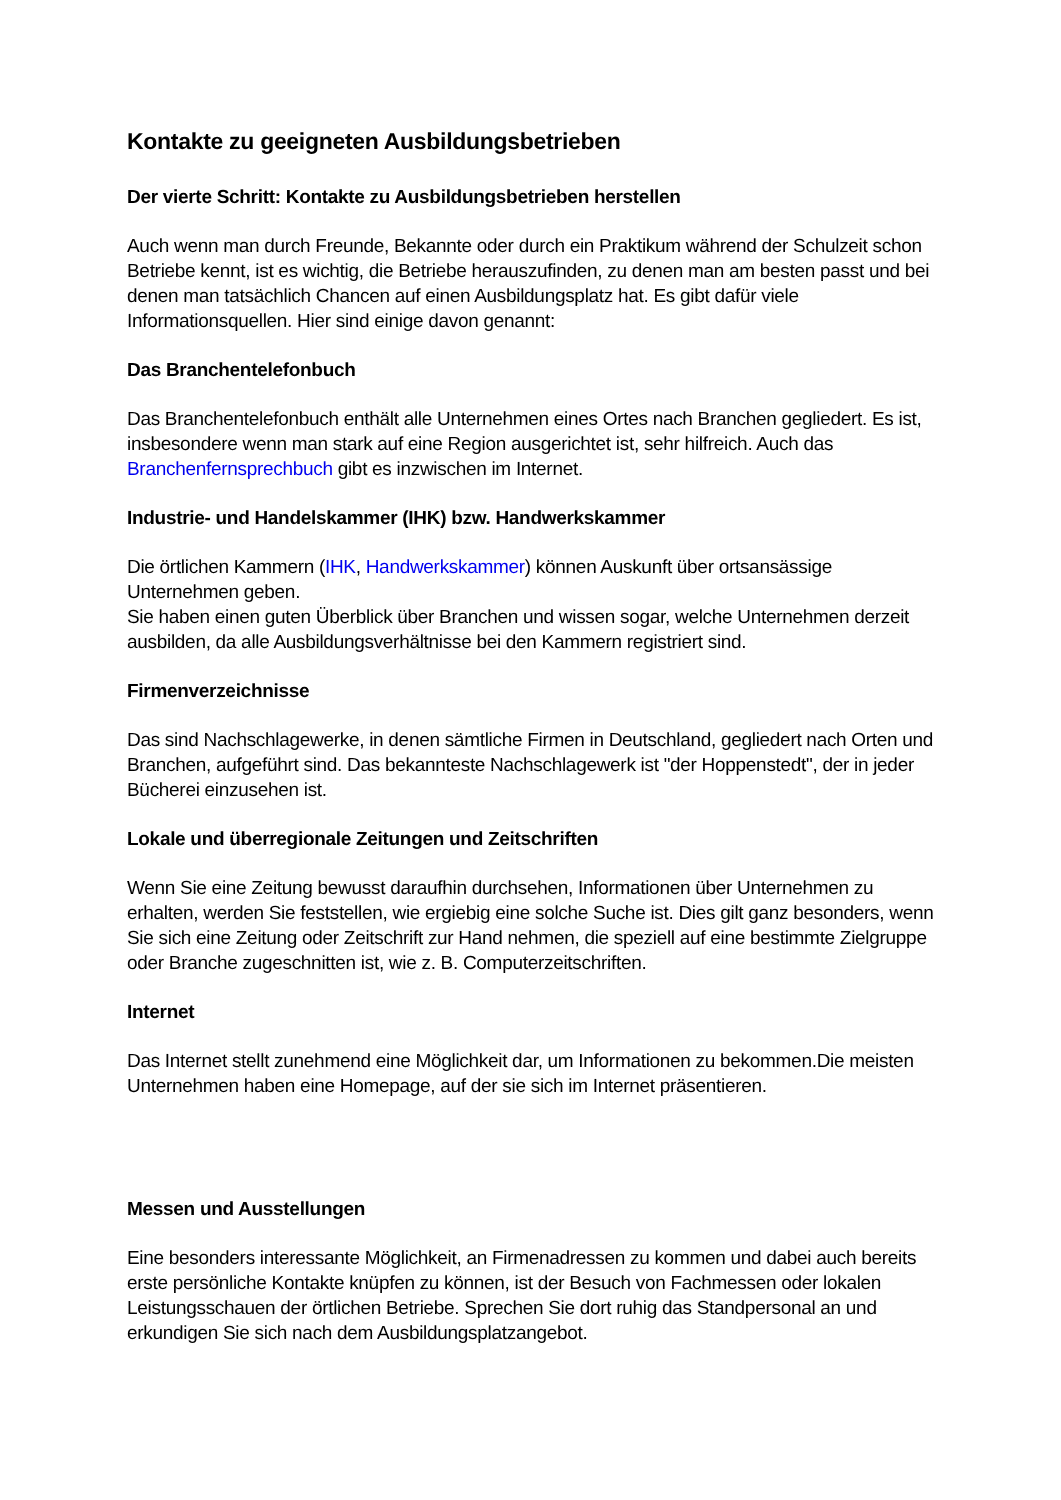Kontakte zu geeigneten Ausbildungsbetrieben
Der vierte Schritt: Kontakte zu Ausbildungsbetrieben herstellen
Auch wenn man durch Freunde, Bekannte oder durch ein Praktikum während der Schulzeit schon Betriebe kennt, ist es wichtig, die Betriebe herauszufinden, zu denen man am besten passt und bei denen man tatsächlich Chancen auf einen Ausbildungsplatz hat. Es gibt dafür viele Informationsquellen. Hier sind einige davon genannt:
Das Branchentelefonbuch
Das Branchentelefonbuch enthält alle Unternehmen eines Ortes nach Branchen gegliedert. Es ist, insbesondere wenn man stark auf eine Region ausgerichtet ist, sehr hilfreich. Auch das Branchenfernsprechbuch gibt es inzwischen im Internet.
Industrie- und Handelskammer (IHK) bzw. Handwerkskammer
Die örtlichen Kammern (IHK, Handwerkskammer) können Auskunft über ortsansässige Unternehmen geben.
Sie haben einen guten Überblick über Branchen und wissen sogar, welche Unternehmen derzeit ausbilden, da alle Ausbildungsverhältnisse bei den Kammern registriert sind.
Firmenverzeichnisse
Das sind Nachschlagewerke, in denen sämtliche Firmen in Deutschland, gegliedert nach Orten und Branchen, aufgeführt sind. Das bekannteste Nachschlagewerk ist "der Hoppenstedt", der in jeder Bücherei einzusehen ist.
Lokale und überregionale Zeitungen und Zeitschriften
Wenn Sie eine Zeitung bewusst daraufhin durchsehen, Informationen über Unternehmen zu erhalten, werden Sie feststellen, wie ergiebig eine solche Suche ist. Dies gilt ganz besonders, wenn Sie sich eine Zeitung oder Zeitschrift zur Hand nehmen, die speziell auf eine bestimmte Zielgruppe oder Branche zugeschnitten ist, wie z. B. Computerzeitschriften.
Internet
Das Internet stellt zunehmend eine Möglichkeit dar, um Informationen zu bekommen.Die meisten Unternehmen haben eine Homepage, auf der sie sich im Internet präsentieren.
Messen und Ausstellungen
Eine besonders interessante Möglichkeit, an Firmenadressen zu kommen und dabei auch bereits erste persönliche Kontakte knüpfen zu können, ist der Besuch von Fachmessen oder lokalen Leistungsschauen der örtlichen Betriebe. Sprechen Sie dort ruhig das Standpersonal an und erkundigen Sie sich nach dem Ausbildungsplatzangebot.